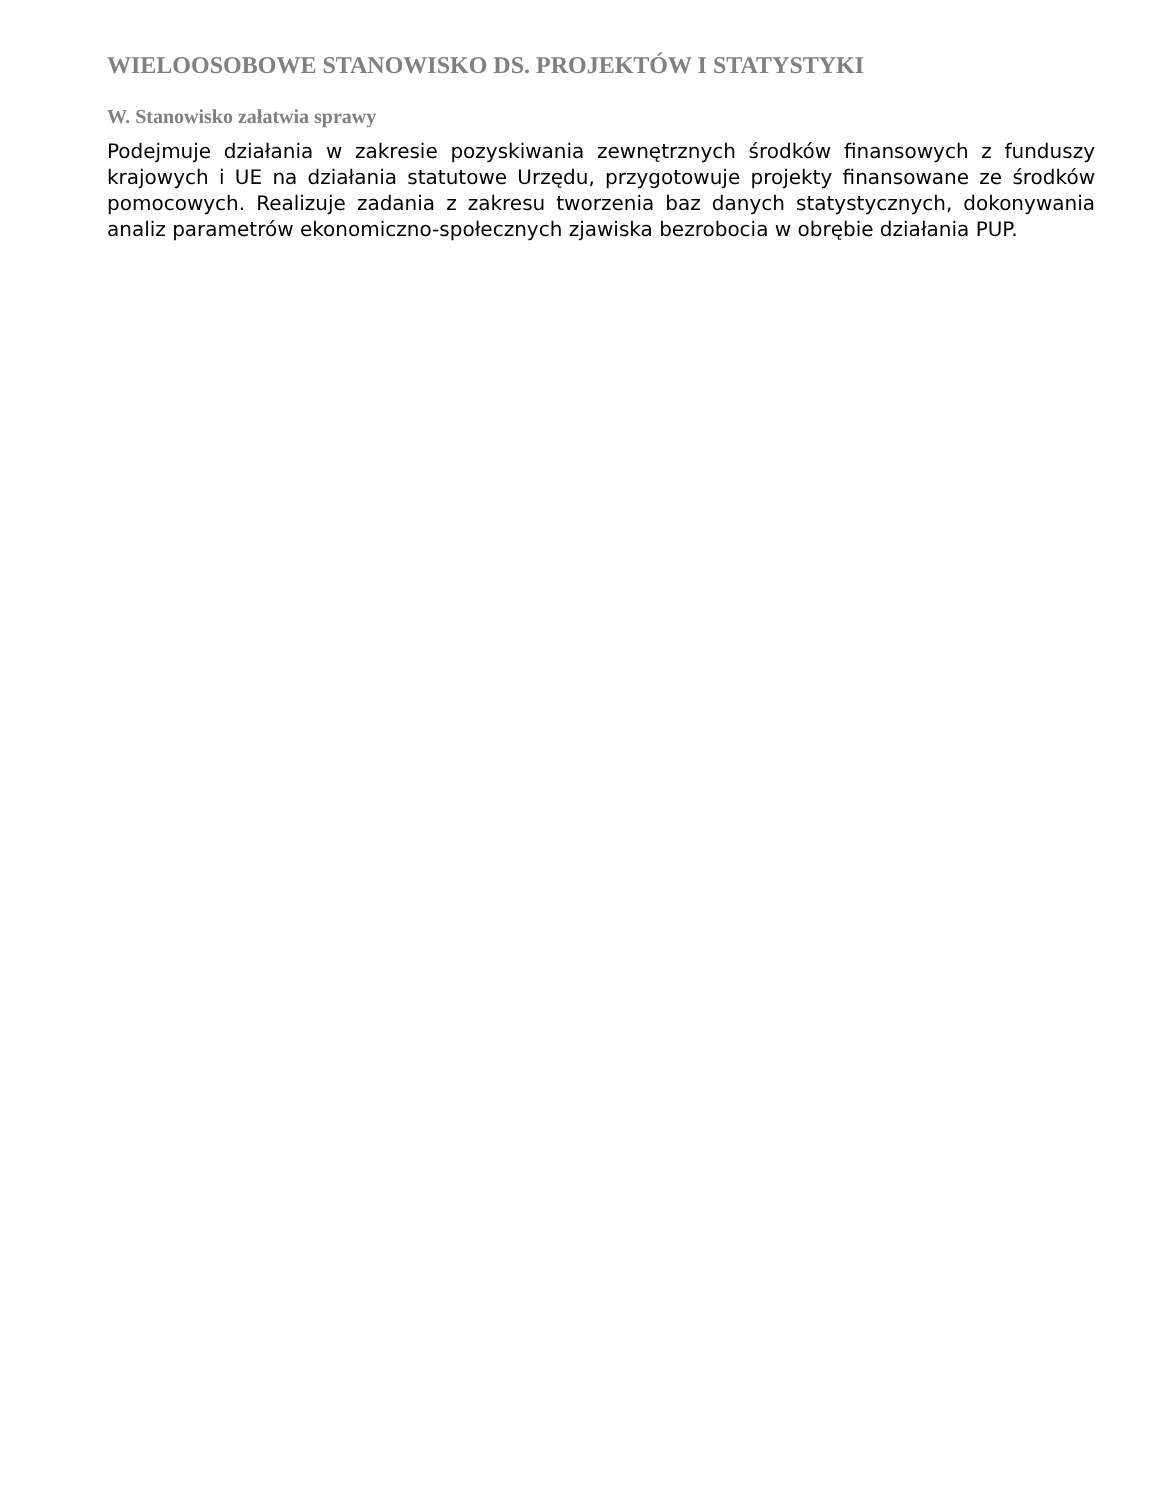WIELOOSOBOWE STANOWISKO DS. PROJEKTÓW I STATYSTYKI
W. Stanowisko załatwia sprawy
Podejmuje działania w zakresie pozyskiwania zewnętrznych środków finansowych z funduszy krajowych i UE na działania statutowe Urzędu, przygotowuje projekty finansowane ze środków pomocowych. Realizuje zadania z zakresu tworzenia baz danych statystycznych, dokonywania analiz parametrów ekonomiczno-społecznych zjawiska bezrobocia w obrębie działania PUP.